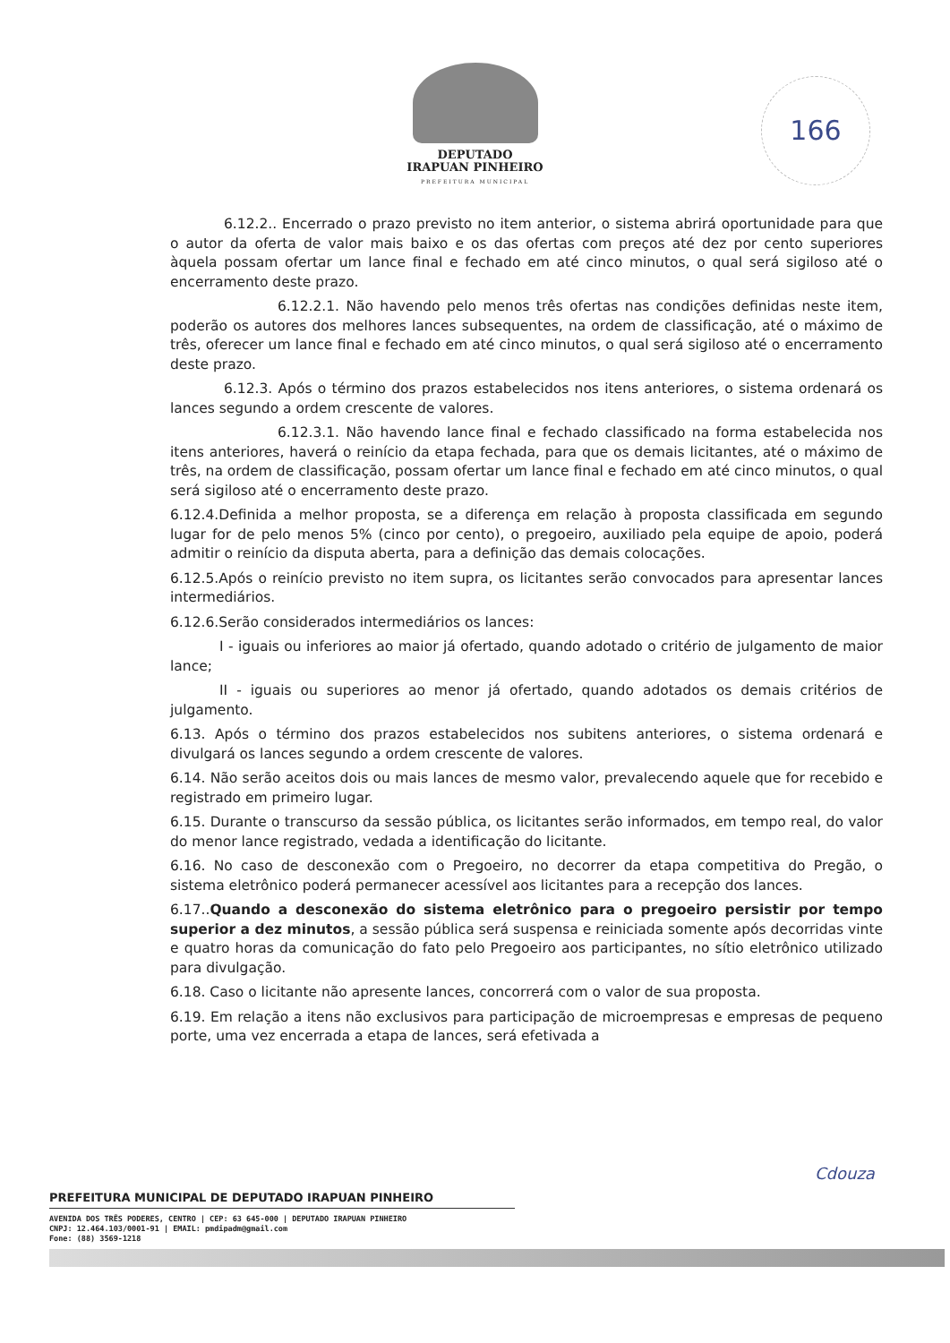DEPUTADO
IRAPUAN PINHEIRO
PREFEITURA MUNICIPAL
166
6.12.2.. Encerrado o prazo previsto no item anterior, o sistema abrirá oportunidade para que o autor da oferta de valor mais baixo e os das ofertas com preços até dez por cento superiores àquela possam ofertar um lance final e fechado em até cinco minutos, o qual será sigiloso até o encerramento deste prazo.
6.12.2.1. Não havendo pelo menos três ofertas nas condições definidas neste item, poderão os autores dos melhores lances subsequentes, na ordem de classificação, até o máximo de três, oferecer um lance final e fechado em até cinco minutos, o qual será sigiloso até o encerramento deste prazo.
6.12.3. Após o término dos prazos estabelecidos nos itens anteriores, o sistema ordenará os lances segundo a ordem crescente de valores.
6.12.3.1. Não havendo lance final e fechado classificado na forma estabelecida nos itens anteriores, haverá o reinício da etapa fechada, para que os demais licitantes, até o máximo de três, na ordem de classificação, possam ofertar um lance final e fechado em até cinco minutos, o qual será sigiloso até o encerramento deste prazo.
6.12.4.Definida a melhor proposta, se a diferença em relação à proposta classificada em segundo lugar for de pelo menos 5% (cinco por cento), o pregoeiro, auxiliado pela equipe de apoio, poderá admitir o reinício da disputa aberta, para a definição das demais colocações.
6.12.5.Após o reinício previsto no item supra, os licitantes serão convocados para apresentar lances intermediários.
6.12.6.Serão considerados intermediários os lances:
I - iguais ou inferiores ao maior já ofertado, quando adotado o critério de julgamento de maior lance;
II - iguais ou superiores ao menor já ofertado, quando adotados os demais critérios de julgamento.
6.13. Após o término dos prazos estabelecidos nos subitens anteriores, o sistema ordenará e divulgará os lances segundo a ordem crescente de valores.
6.14. Não serão aceitos dois ou mais lances de mesmo valor, prevalecendo aquele que for recebido e registrado em primeiro lugar.
6.15. Durante o transcurso da sessão pública, os licitantes serão informados, em tempo real, do valor do menor lance registrado, vedada a identificação do licitante.
6.16. No caso de desconexão com o Pregoeiro, no decorrer da etapa competitiva do Pregão, o sistema eletrônico poderá permanecer acessível aos licitantes para a recepção dos lances.
6.17..Quando a desconexão do sistema eletrônico para o pregoeiro persistir por tempo superior a dez minutos, a sessão pública será suspensa e reiniciada somente após decorridas vinte e quatro horas da comunicação do fato pelo Pregoeiro aos participantes, no sítio eletrônico utilizado para divulgação.
6.18. Caso o licitante não apresente lances, concorrerá com o valor de sua proposta.
6.19. Em relação a itens não exclusivos para participação de microempresas e empresas de pequeno porte, uma vez encerrada a etapa de lances, será efetivada a
Cdouza
PREFEITURA MUNICIPAL DE DEPUTADO IRAPUAN PINHEIRO
AVENIDA DOS TRÊS PODERES, CENTRO | CEP: 63 645-000 | DEPUTADO IRAPUAN PINHEIRO
CNPJ: 12.464.103/0001-91 | EMAIL: pmdipadm@gmail.com
Fone: (88) 3569-1218